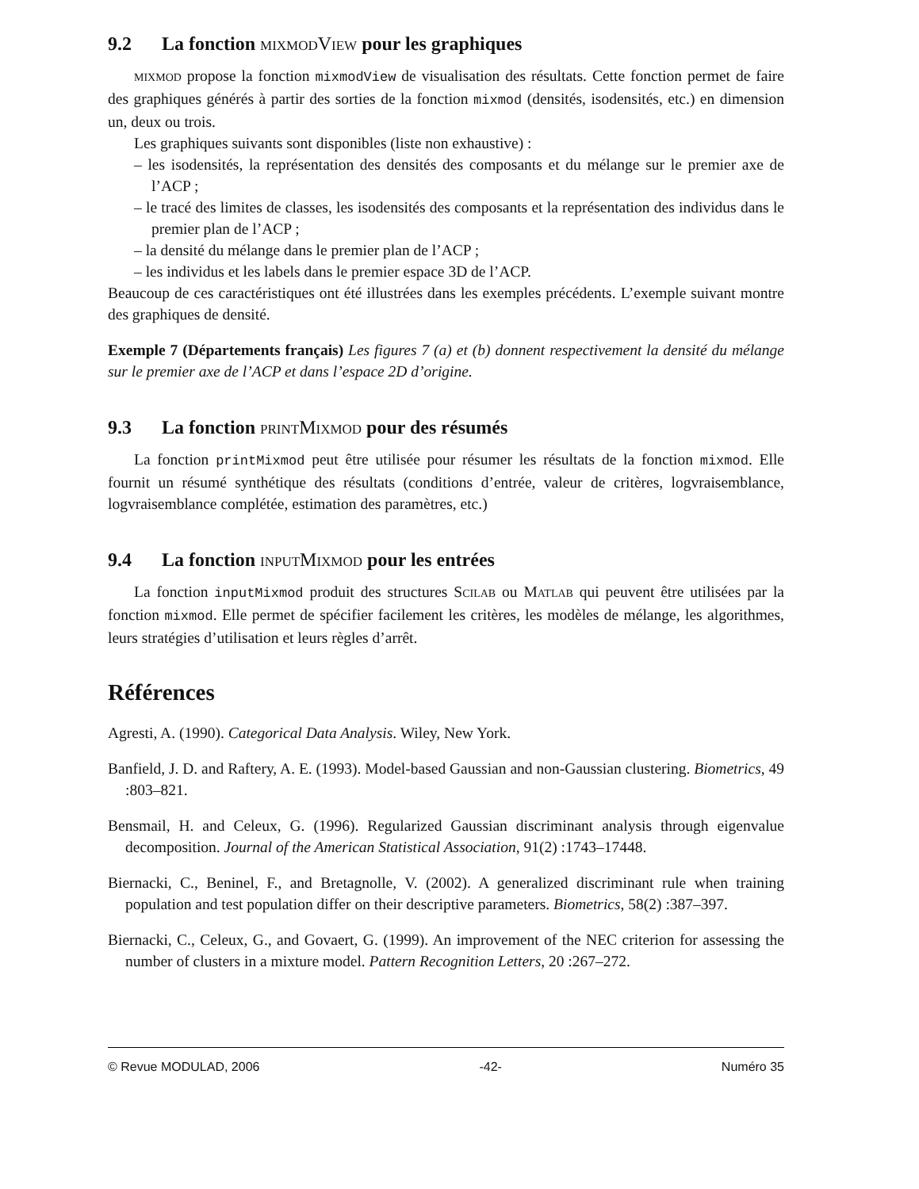9.2 La fonction mixmodView pour les graphiques
mixmod propose la fonction mixmodView de visualisation des résultats. Cette fonction permet de faire des graphiques générés à partir des sorties de la fonction mixmod (densités, isodensités, etc.) en dimension un, deux ou trois.
Les graphiques suivants sont disponibles (liste non exhaustive) :
– les isodensités, la représentation des densités des composants et du mélange sur le premier axe de l’ACP ;
– le tracé des limites de classes, les isodensités des composants et la représentation des individus dans le premier plan de l’ACP ;
– la densité du mélange dans le premier plan de l’ACP ;
– les individus et les labels dans le premier espace 3D de l’ACP.
Beaucoup de ces caractéristiques ont été illustrées dans les exemples précédents. L’exemple suivant montre des graphiques de densité.
Exemple 7 (Départements français) Les figures 7 (a) et (b) donnent respectivement la densité du mélange sur le premier axe de l’ACP et dans l’espace 2D d’origine.
9.3 La fonction printMixmod pour des résumés
La fonction printMixmod peut être utilisée pour résumer les résultats de la fonction mixmod. Elle fournit un résumé synthétique des résultats (conditions d’entrée, valeur de critères, logvraisemblance, logvraisemblance complétée, estimation des paramètres, etc.)
9.4 La fonction inputMixmod pour les entrées
La fonction inputMixmod produit des structures Scilab ou Matlab qui peuvent être utilisées par la fonction mixmod. Elle permet de spécifier facilement les critères, les modèles de mélange, les algorithmes, leurs stratégies d’utilisation et leurs règles d’arrêt.
Références
Agresti, A. (1990). Categorical Data Analysis. Wiley, New York.
Banfield, J. D. and Raftery, A. E. (1993). Model-based Gaussian and non-Gaussian clustering. Biometrics, 49 :803–821.
Bensmail, H. and Celeux, G. (1996). Regularized Gaussian discriminant analysis through eigenvalue decomposition. Journal of the American Statistical Association, 91(2) :1743–17448.
Biernacki, C., Beninel, F., and Bretagnolle, V. (2002). A generalized discriminant rule when training population and test population differ on their descriptive parameters. Biometrics, 58(2) :387–397.
Biernacki, C., Celeux, G., and Govaert, G. (1999). An improvement of the NEC criterion for assessing the number of clusters in a mixture model. Pattern Recognition Letters, 20 :267–272.
© Revue MODULAD, 2006 -42- Numéro 35